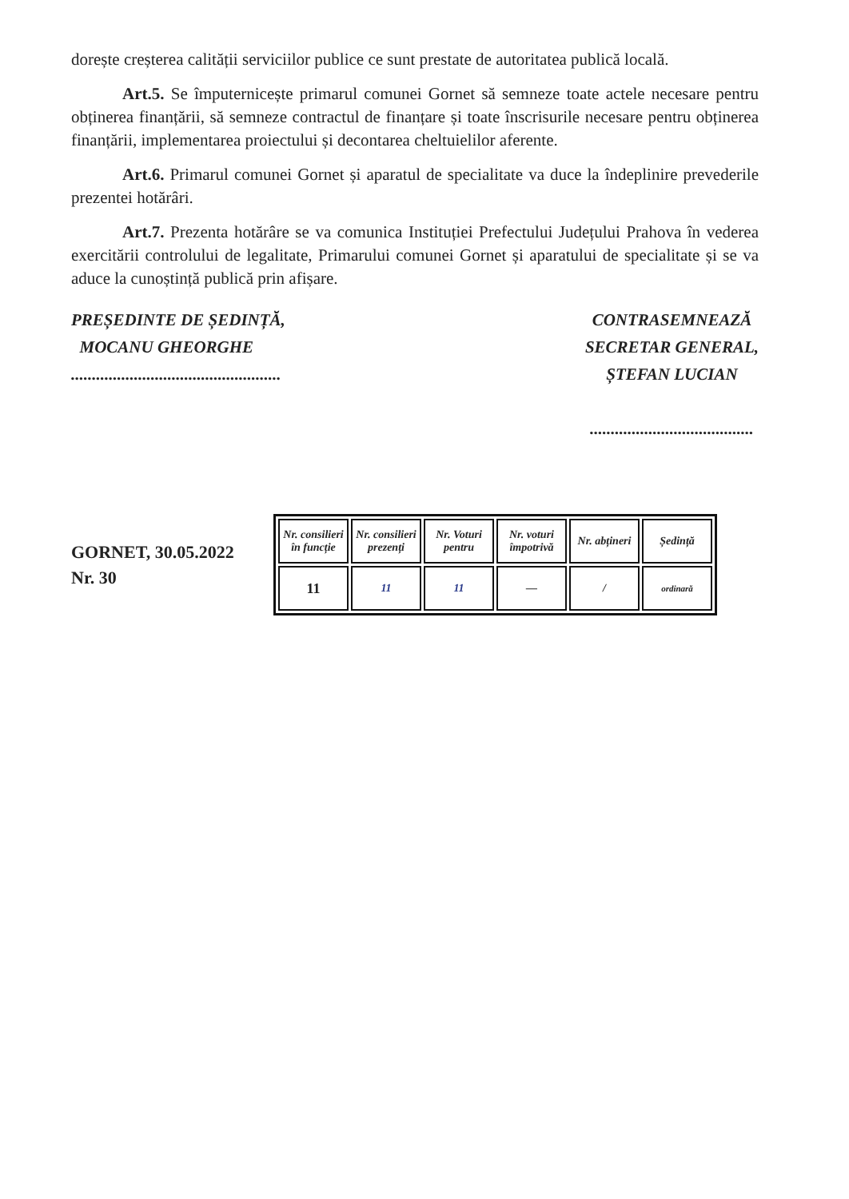dorește creșterea calității serviciilor publice ce sunt prestate de autoritatea publică locală.
Art.5. Se împuternicește primarul comunei Gornet să semneze toate actele necesare pentru obținerea finanțării, să semneze contractul de finanțare și toate înscrisurile necesare pentru obținerea finanțării, implementarea proiectului și decontarea cheltuielilor aferente.
Art.6. Primarul comunei Gornet și aparatul de specialitate va duce la îndeplinire prevederile prezentei hotărâri.
Art.7. Prezenta hotărâre se va comunica Instituției Prefectului Județului Prahova în vederea exercitării controlului de legalitate, Primarului comunei Gornet și aparatului de specialitate și se va aduce la cunoștință publică prin afișare.
PREȘEDINTE DE ȘEDINȚĂ,
MOCANU GHEORGHE
..................................................
CONTRASEMNEAZĂ
SECRETAR GENERAL,
ȘTEFAN LUCIAN
.......................................
GORNET, 30.05.2022
Nr. 30
| Nr. consilieri în funcție | Nr. consilieri prezenți | Nr. Voturi pentru | Nr. voturi împotrivă | Nr. abțineri | Ședință |
| 11 | 11 | 11 | — | / | ordinară |